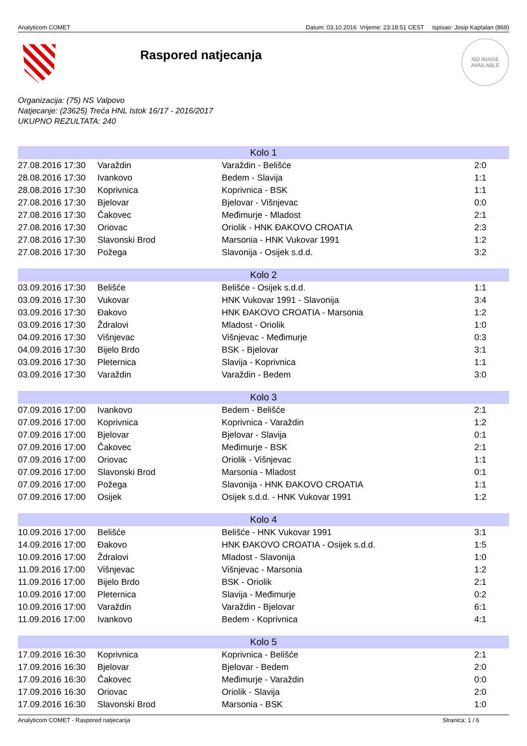Analyticom COMET Datum: 03.10.2016 Vrijeme: 23:18:51 CEST Ispisao: Josip Kaptalan (869)
Raspored natjecanja
NO IMAGE
AVAILABLE
Organizacija: (75) NS Valpovo
Natjecanje: (23625) Treća HNL Istok 16/17 - 2016/2017
UKUPNO REZULTATA: 240
| Kolo 1 | | | |
| --- | --- | --- | --- |
| 27.08.2016 17:30 | Varaždin | Varaždin - Belišće | 2:0 |
| 28.08.2016 17:30 | Ivankovo | Bedem - Slavija | 1:1 |
| 28.08.2016 17:30 | Koprivnica | Koprivnica - BSK | 1:1 |
| 27.08.2016 17:30 | Bjelovar | Bjelovar - Višnjevac | 0:0 |
| 27.08.2016 17:30 | Čakovec | Međimurje - Mladost | 2:1 |
| 27.08.2016 17:30 | Oriovac | Oriolik - HNK ĐAKOVO CROATIA | 2:3 |
| 27.08.2016 17:30 | Slavonski Brod | Marsonia - HNK Vukovar 1991 | 1:2 |
| 27.08.2016 17:30 | Požega | Slavonija - Osijek s.d.d. | 3:2 |
| Kolo 2 | | | |
| --- | --- | --- | --- |
| 03.09.2016 17:30 | Belišće | Belišće - Osijek s.d.d. | 1:1 |
| 03.09.2016 17:30 | Vukovar | HNK Vukovar 1991 - Slavonija | 3:4 |
| 03.09.2016 17:30 | Đakovo | HNK ĐAKOVO CROATIA - Marsonia | 1:2 |
| 03.09.2016 17:30 | Ždralovi | Mladost - Oriolik | 1:0 |
| 04.09.2016 17:30 | Višnjevac | Višnjevac - Međimurje | 0:3 |
| 04.09.2016 17:30 | Bijelo Brdo | BSK - Bjelovar | 3:1 |
| 03.09.2016 17:30 | Pleternica | Slavija - Koprivnica | 1:1 |
| 03.09.2016 17:30 | Varaždin | Varaždin - Bedem | 3:0 |
| Kolo 3 | | | |
| --- | --- | --- | --- |
| 07.09.2016 17:00 | Ivankovo | Bedem - Belišće | 2:1 |
| 07.09.2016 17:00 | Koprivnica | Koprivnica - Varaždin | 1:2 |
| 07.09.2016 17:00 | Bjelovar | Bjelovar - Slavija | 0:1 |
| 07.09.2016 17:00 | Čakovec | Međimurje - BSK | 2:1 |
| 07.09.2016 17:00 | Oriovac | Oriolik - Višnjevac | 1:1 |
| 07.09.2016 17:00 | Slavonski Brod | Marsonia - Mladost | 0:1 |
| 07.09.2016 17:00 | Požega | Slavonija - HNK ĐAKOVO CROATIA | 1:1 |
| 07.09.2016 17:00 | Osijek | Osijek s.d.d. - HNK Vukovar 1991 | 1:2 |
| Kolo 4 | | | |
| --- | --- | --- | --- |
| 10.09.2016 17:00 | Belišće | Belišće - HNK Vukovar 1991 | 3:1 |
| 14.09.2016 17:00 | Đakovo | HNK ĐAKOVO CROATIA - Osijek s.d.d. | 1:5 |
| 10.09.2016 17:00 | Ždralovi | Mladost - Slavonija | 1:0 |
| 11.09.2016 17:00 | Višnjevac | Višnjevac - Marsonia | 1:2 |
| 11.09.2016 17:00 | Bijelo Brdo | BSK - Oriolik | 2:1 |
| 10.09.2016 17:00 | Pleternica | Slavija - Međimurje | 0:2 |
| 10.09.2016 17:00 | Varaždin | Varaždin - Bjelovar | 6:1 |
| 11.09.2016 17:00 | Ivankovo | Bedem - Koprivnica | 4:1 |
| Kolo 5 | | | |
| --- | --- | --- | --- |
| 17.09.2016 16:30 | Koprivnica | Koprivnica - Belišće | 2:1 |
| 17.09.2016 16:30 | Bjelovar | Bjelovar - Bedem | 2:0 |
| 17.09.2016 16:30 | Čakovec | Međimurje - Varaždin | 0:0 |
| 17.09.2016 16:30 | Oriovac | Oriolik - Slavija | 2:0 |
| 17.09.2016 16:30 | Slavonski Brod | Marsonia - BSK | 1:0 |
Analyticom COMET - Raspored natjecanja Stranica: 1 / 6